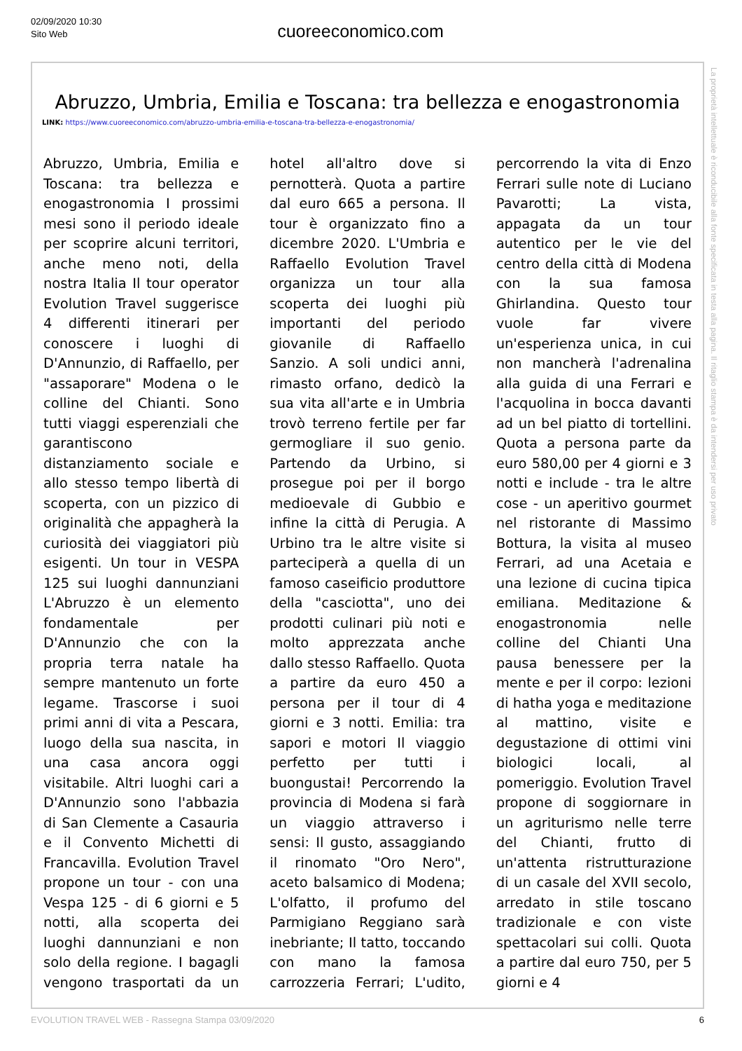02/09/2020 10:30
Sito Web
cuoreeconomico.com
Abruzzo, Umbria, Emilia e Toscana: tra bellezza e enogastronomia
LINK: https://www.cuoreeconomico.com/abruzzo-umbria-emilia-e-toscana-tra-bellezza-e-enogastronomia/
Abruzzo, Umbria, Emilia e Toscana: tra bellezza e enogastronomia I prossimi mesi sono il periodo ideale per scoprire alcuni territori, anche meno noti, della nostra Italia Il tour operator Evolution Travel suggerisce 4 differenti itinerari per conoscere i luoghi di D'Annunzio, di Raffaello, per "assaporare" Modena o le colline del Chianti. Sono tutti viaggi esperenziali che garantiscono distanziamento sociale e allo stesso tempo libertà di scoperta, con un pizzico di originalità che appagherà la curiosità dei viaggiatori più esigenti. Un tour in VESPA 125 sui luoghi dannunziani L'Abruzzo è un elemento fondamentale per D'Annunzio che con la propria terra natale ha sempre mantenuto un forte legame. Trascorse i suoi primi anni di vita a Pescara, luogo della sua nascita, in una casa ancora oggi visitabile. Altri luoghi cari a D'Annunzio sono l'abbazia di San Clemente a Casauria e il Convento Michetti di Francavilla. Evolution Travel propone un tour - con una Vespa 125 - di 6 giorni e 5 notti, alla scoperta dei luoghi dannunziani e non solo della regione. I bagagli vengono trasportati da un hotel all'altro dove si pernotterà. Quota a partire dal euro 665 a persona. Il tour è organizzato fino a dicembre 2020. L'Umbria e Raffaello Evolution Travel organizza un tour alla scoperta dei luoghi più importanti del periodo giovanile di Raffaello Sanzio. A soli undici anni, rimasto orfano, dedicò la sua vita all'arte e in Umbria trovò terreno fertile per far germogliare il suo genio. Partendo da Urbino, si prosegue poi per il borgo medioevale di Gubbio e infine la città di Perugia. A Urbino tra le altre visite si parteciperà a quella di un famoso caseificio produttore della "casciotta", uno dei prodotti culinari più noti e molto apprezzata anche dallo stesso Raffaello. Quota a partire da euro 450 a persona per il tour di 4 giorni e 3 notti. Emilia: tra sapori e motori Il viaggio perfetto per tutti i buongustai! Percorrendo la provincia di Modena si farà un viaggio attraverso i sensi: Il gusto, assaggiando il rinomato "Oro Nero", aceto balsamico di Modena; L'olfatto, il profumo del Parmigiano Reggiano sarà inebriante; Il tatto, toccando con mano la famosa carrozzeria Ferrari; L'udito, percorrendo la vita di Enzo Ferrari sulle note di Luciano Pavarotti; La vista, appagata da un tour autentico per le vie del centro della città di Modena con la sua famosa Ghirlandina. Questo tour vuole far vivere un'esperienza unica, in cui non mancherà l'adrenalina alla guida di una Ferrari e l'acquolina in bocca davanti ad un bel piatto di tortellini. Quota a persona parte da euro 580,00 per 4 giorni e 3 notti e include - tra le altre cose - un aperitivo gourmet nel ristorante di Massimo Bottura, la visita al museo Ferrari, ad una Acetaia e una lezione di cucina tipica emiliana. Meditazione & enogastronomia nelle colline del Chianti Una pausa benessere per la mente e per il corpo: lezioni di hatha yoga e meditazione al mattino, visite e degustazione di ottimi vini biologici locali, al pomeriggio. Evolution Travel propone di soggiornare in un agriturismo nelle terre del Chianti, frutto di un'attenta ristrutturazione di un casale del XVII secolo, arredato in stile toscano tradizionale e con viste spettacolari sui colli. Quota a partire dal euro 750, per 5 giorni e 4
La proprietà intellettuale è riconducibile alla fonte specificata in testa alla pagina. Il ritaglio stampa è da intendersi per uso privato
EVOLUTION TRAVEL WEB - Rassegna Stampa 03/09/2020 6